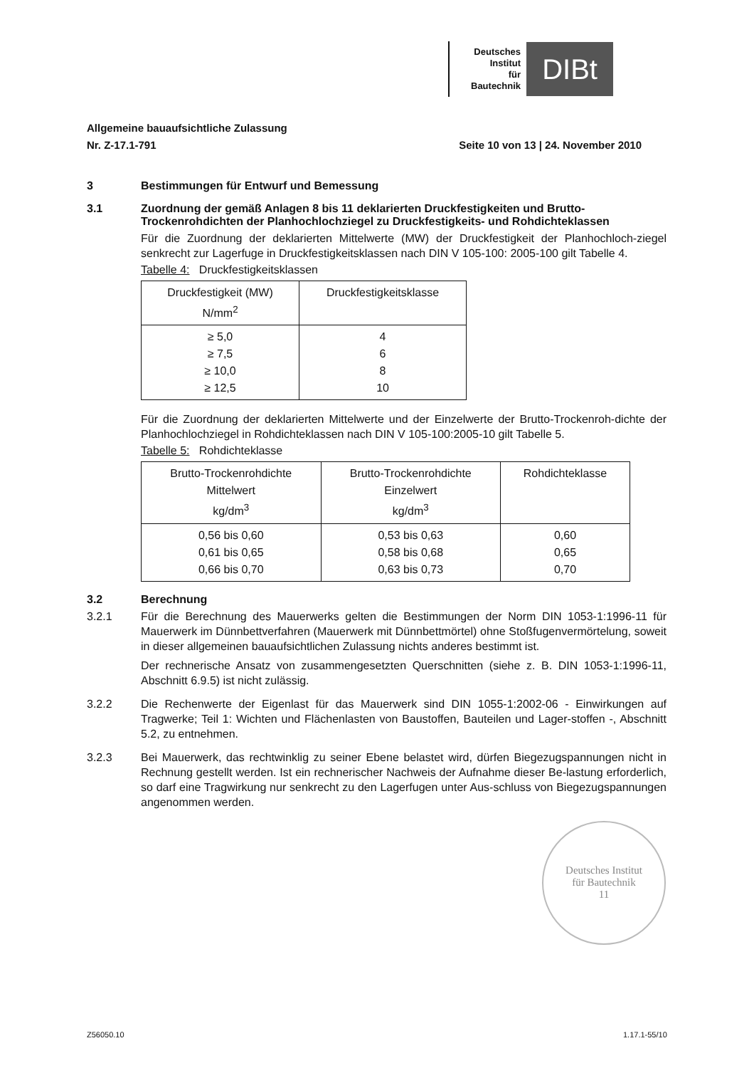Deutsches
Institut
für
Bautechnik
DIBt
Allgemeine bauaufsichtliche Zulassung
Nr. Z-17.1-791 Seite 10 von 13 | 24. November 2010
3 Bestimmungen für Entwurf und Bemessung
3.1 Zuordnung der gemäß Anlagen 8 bis 11 deklarierten Druckfestigkeiten und Brutto-Trockenrohdichten der Planhochlochziegel zu Druckfestigkeits- und Rohdichteklassen
Für die Zuordnung der deklarierten Mittelwerte (MW) der Druckfestigkeit der Planhochloch-ziegel senkrecht zur Lagerfuge in Druckfestigkeitsklassen nach DIN V 105-100: 2005-100 gilt Tabelle 4.
Tabelle 4: Druckfestigkeitsklassen
| Druckfestigkeit (MW) N/mm<sup>2</sup> | Druckfestigkeitsklasse |
| --- | --- |
| ≥ 5,0 ≥ 7,5 ≥ 10,0 ≥ 12,5 | 4 6 8 10 |
Für die Zuordnung der deklarierten Mittelwerte und der Einzelwerte der Brutto-Trockenroh-dichte der Planhochlochziegel in Rohdichteklassen nach DIN V 105-100:2005-10 gilt Tabelle 5.
Tabelle 5: Rohdichteklasse
| Brutto-Trockenrohdichte Mittelwert kg/dm<sup>3</sup> | Brutto-Trockenrohdichte Einzelwert kg/dm<sup>3</sup> | Rohdichteklasse |
| --- | --- | --- |
| 0,56 bis 0,60 0,61 bis 0,65 0,66 bis 0,70 | 0,53 bis 0,63 0,58 bis 0,68 0,63 bis 0,73 | 0,60 0,65 0,70 |
3.2 Berechnung
3.2.1
Für die Berechnung des Mauerwerks gelten die Bestimmungen der Norm DIN 1053-1:1996-11 für Mauerwerk im Dünnbettverfahren (Mauerwerk mit Dünnbettmörtel) ohne Stoßfugenvermörtelung, soweit in dieser allgemeinen bauaufsichtlichen Zulassung nichts anderes bestimmt ist.
Der rechnerische Ansatz von zusammengesetzten Querschnitten (siehe z. B. DIN 1053-1:1996-11, Abschnitt 6.9.5) ist nicht zulässig.
3.2.2
Die Rechenwerte der Eigenlast für das Mauerwerk sind DIN 1055-1:2002-06 - Einwirkungen auf Tragwerke; Teil 1: Wichten und Flächenlasten von Baustoffen, Bauteilen und Lager-stoffen -, Abschnitt 5.2, zu entnehmen.
3.2.3
Bei Mauerwerk, das rechtwinklig zu seiner Ebene belastet wird, dürfen Biegezugspannungen nicht in Rechnung gestellt werden. Ist ein rechnerischer Nachweis der Aufnahme dieser Be-lastung erforderlich, so darf eine Tragwirkung nur senkrecht zu den Lagerfugen unter Aus-schluss von Biegezugspannungen angenommen werden.
Deutsches Institut
für Bautechnik
11
Z56050.10 1.17.1-55/10